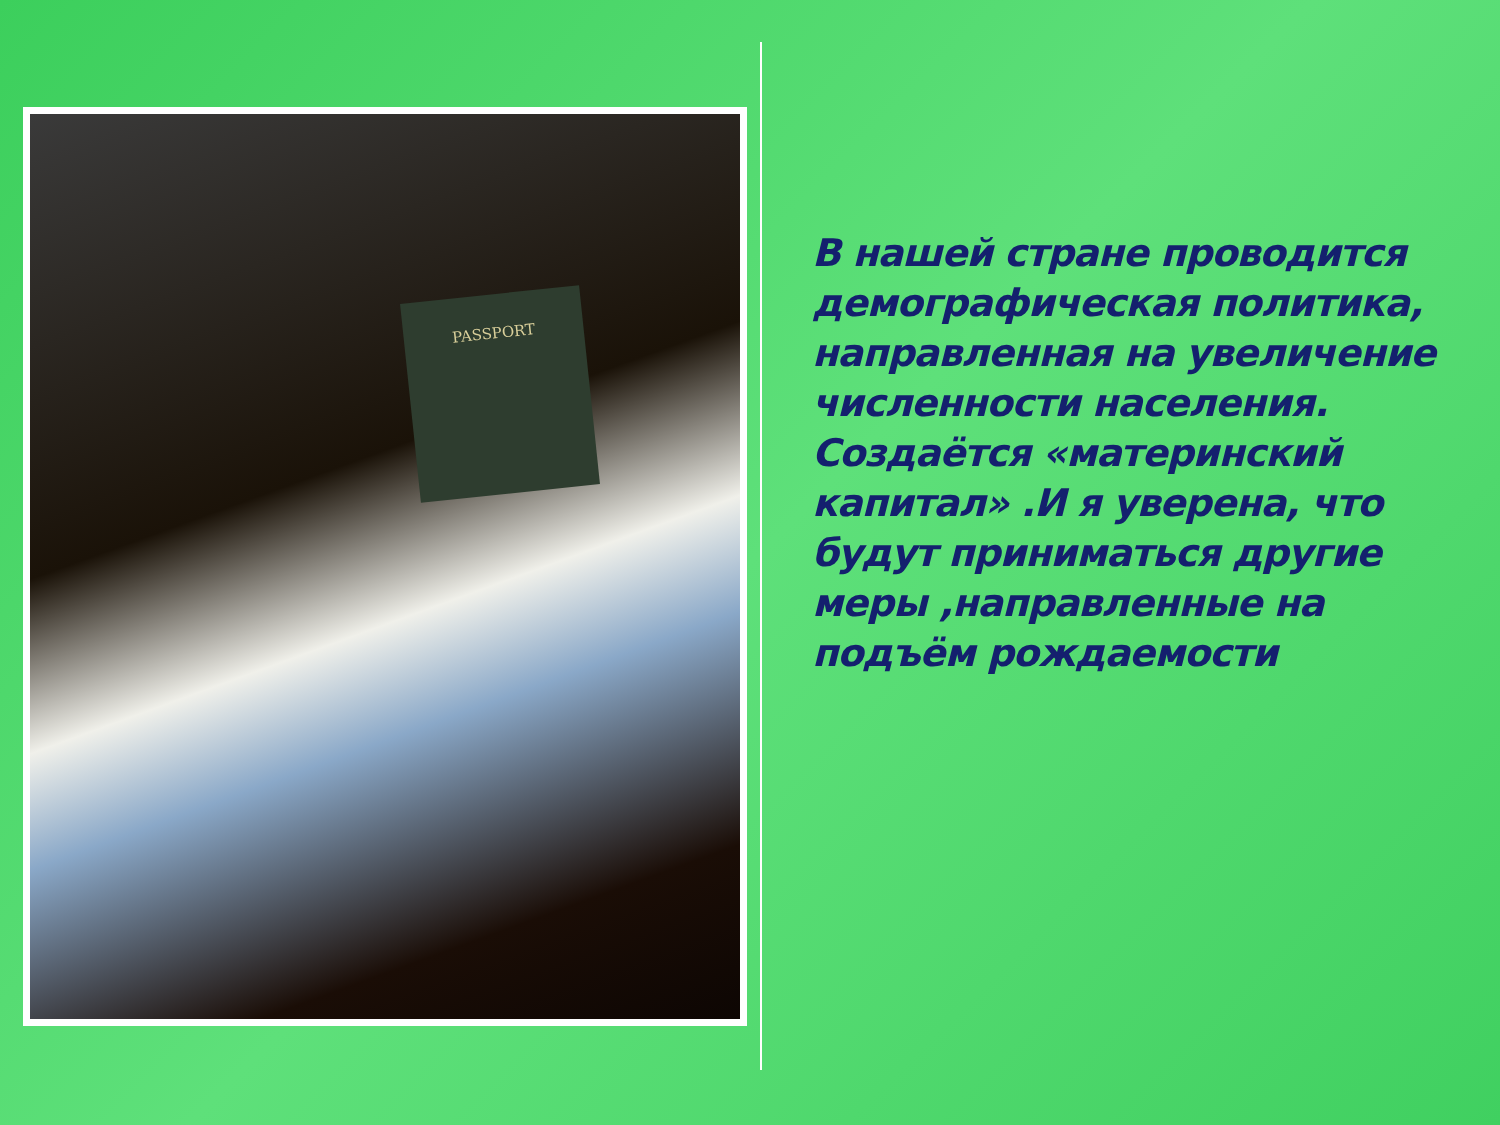PASSPORT
В нашей стране проводится демографическая политика, направленная на увеличение численности населения. Создаётся «материнский капитал» .И я уверена, что будут приниматься другие меры ,направленные на подъём рождаемости